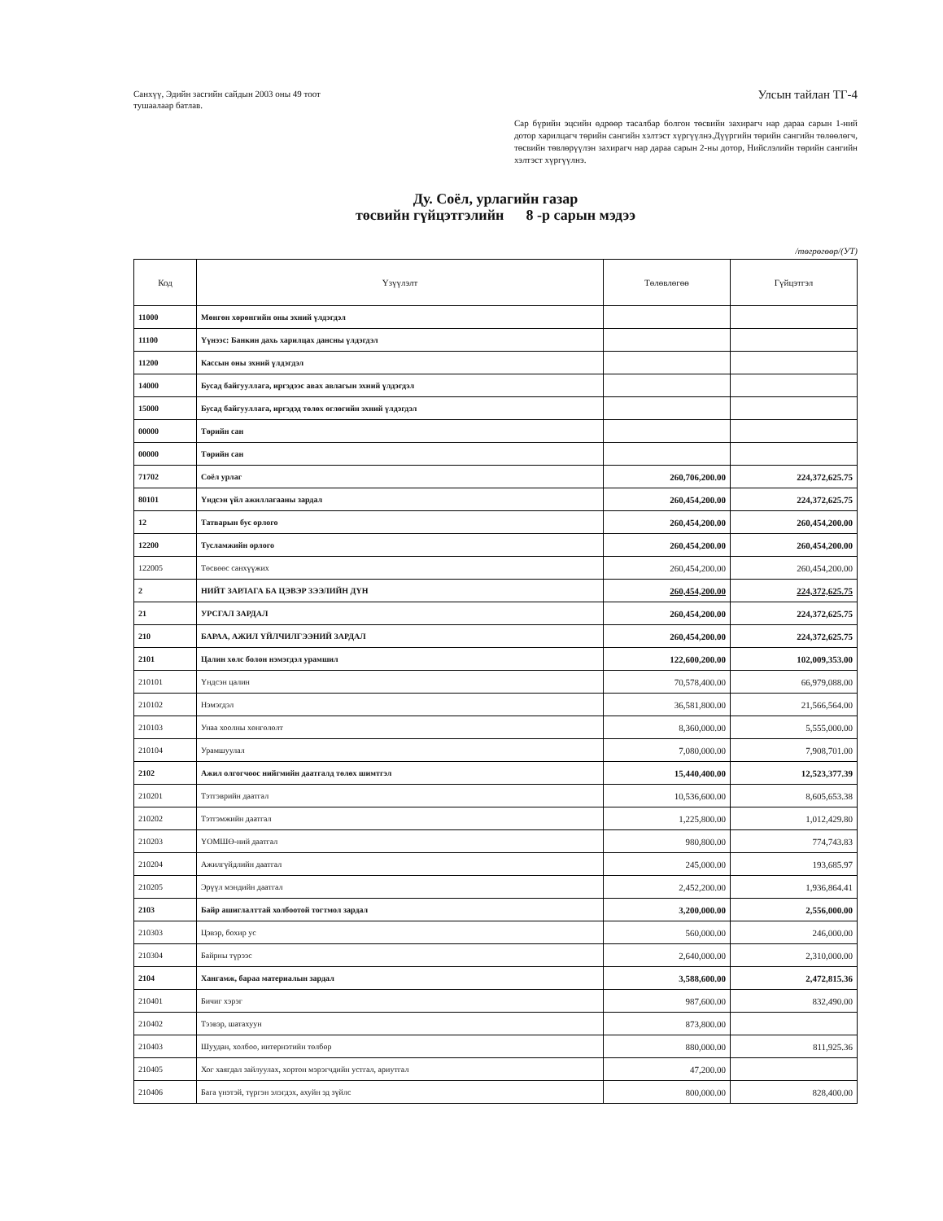Санхүү, Эдийн засгийн сайдын 2003 оны 49 тоот
тушаалаар батлав.
Улсын тайлан ТГ-4
Сар бүрийн эцсийн өдрөөр тасалбар болгон төсвийн захирагч нар дараа сарын 1-ний дотор харилцагч төрийн сангийн хэлтэст хүргүүлнэ.Дүүргийн төрийн сангийн төлөөлөгч, төсвийн төвлөрүүлэн захирагч нар дараа сарын 2-ны дотор, Нийслэлийн төрийн сангийн хэлтэст хүргүүлнэ.
Ду. Соёл, урлагийн газар
төсвийн гүйцэтгэлийн 8 -р сарын мэдээ
/төгрөгөөр/(УТ)
| Код | Үзүүлэлт | Төлөвлөгөө | Гүйцэтгэл |
| --- | --- | --- | --- |
| 11000 | Мөнгөн хөрөнгийн оны эхний үлдэгдэл | | |
| 11100 | Үүнээс: Банкин дахь харилцах дансны үлдэгдэл | | |
| 11200 | Кассын оны эхний үлдэгдэл | | |
| 14000 | Бусад байгууллага, иргэдээс авах авлагын эхний үлдэгдэл | | |
| 15000 | Бусад байгууллага, иргэдэд төлөх өглөгийн эхний үлдэгдэл | | |
| 00000 | Төрийн сан | | |
| 00000 | Төрийн сан | | |
| 71702 | Соёл урлаг | 260,706,200.00 | 224,372,625.75 |
| 80101 | Үндсэн үйл ажиллагааны зардал | 260,454,200.00 | 224,372,625.75 |
| 12 | Татварын бус орлого | 260,454,200.00 | 260,454,200.00 |
| 12200 | Тусламжийн орлого | 260,454,200.00 | 260,454,200.00 |
| 122005 | Төсвөөс санхүүжих | 260,454,200.00 | 260,454,200.00 |
| 2 | НИЙТ ЗАРЛАГА БА ЦЭВЭР ЗЭЭЛИЙН ДҮН | 260,454,200.00 | 224,372,625.75 |
| 21 | УРСГАЛ ЗАРДАЛ | 260,454,200.00 | 224,372,625.75 |
| 210 | БАРАА, АЖИЛ ҮЙЛЧИЛГЭЭНИЙ ЗАРДАЛ | 260,454,200.00 | 224,372,625.75 |
| 2101 | Цалин хөлс болон нэмэгдэл урамшил | 122,600,200.00 | 102,009,353.00 |
| 210101 | Үндсэн цалин | 70,578,400.00 | 66,979,088.00 |
| 210102 | Нэмэгдэл | 36,581,800.00 | 21,566,564.00 |
| 210103 | Унаа хоолны хөнгөлөлт | 8,360,000.00 | 5,555,000.00 |
| 210104 | Урамшуулал | 7,080,000.00 | 7,908,701.00 |
| 2102 | Ажил олгогчоос нийгмийн даатгалд төлөх шимтгэл | 15,440,400.00 | 12,523,377.39 |
| 210201 | Тэтгэврийн даатгал | 10,536,600.00 | 8,605,653.38 |
| 210202 | Тэтгэмжийн даатгал | 1,225,800.00 | 1,012,429.80 |
| 210203 | ҮОМШӨ-ний даатгал | 980,800.00 | 774,743.83 |
| 210204 | Ажилгүйдлийн даатгал | 245,000.00 | 193,685.97 |
| 210205 | Эрүүл мэндийн даатгал | 2,452,200.00 | 1,936,864.41 |
| 2103 | Байр ашиглалттай холбоотой тогтмол зардал | 3,200,000.00 | 2,556,000.00 |
| 210303 | Цэвэр, бохир ус | 560,000.00 | 246,000.00 |
| 210304 | Байрны түрээс | 2,640,000.00 | 2,310,000.00 |
| 2104 | Хангамж, бараа материалын зардал | 3,588,600.00 | 2,472,815.36 |
| 210401 | Бичиг хэрэг | 987,600.00 | 832,490.00 |
| 210402 | Тээвэр, шатахуун | 873,800.00 | |
| 210403 | Шуудан, холбоо, интернэтийн төлбөр | 880,000.00 | 811,925.36 |
| 210405 | Хог хаягдал зайлуулах, хортон мэрэгчдийн устгал, ариутгал | 47,200.00 | |
| 210406 | Бага үнэтэй, түргэн элэгдэх, ахуйн эд зүйлс | 800,000.00 | 828,400.00 |